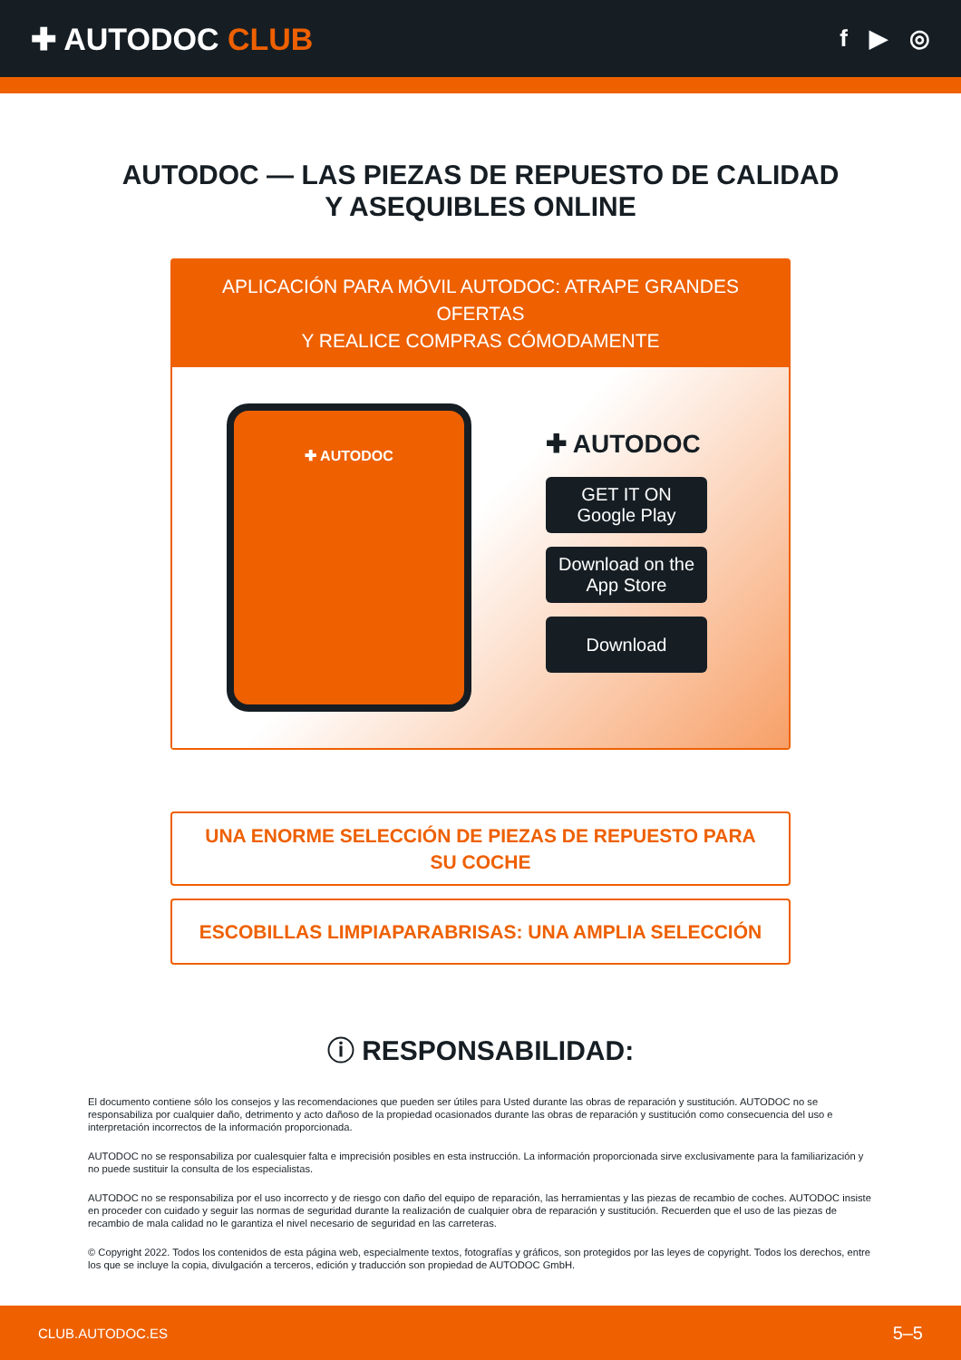✚ AUTODOC CLUB
f ▶ ◎
AUTODOC — LAS PIEZAS DE REPUESTO DE CALIDAD
Y ASEQUIBLES ONLINE
APLICACIÓN PARA MÓVIL AUTODOC: ATRAPE GRANDES OFERTAS
Y REALICE COMPRAS CÓMODAMENTE
✚ AUTODOC
✚ AUTODOC
GET IT ON
Google Play
Download on the
App Store
Download
UNA ENORME SELECCIÓN DE PIEZAS DE REPUESTO PARA SU COCHE
ESCOBILLAS LIMPIAPARABRISAS: UNA AMPLIA SELECCIÓN
ⓘ RESPONSABILIDAD:
El documento contiene sólo los consejos y las recomendaciones que pueden ser útiles para Usted durante las obras de reparación y sustitución. AUTODOC no se responsabiliza por cualquier daño, detrimento y acto dañoso de la propiedad ocasionados durante las obras de reparación y sustitución como consecuencia del uso e interpretación incorrectos de la información proporcionada.
AUTODOC no se responsabiliza por cualesquier falta e imprecisión posibles en esta instrucción. La información proporcionada sirve exclusivamente para la familiarización y no puede sustituir la consulta de los especialistas.
AUTODOC no se responsabiliza por el uso incorrecto y de riesgo con daño del equipo de reparación, las herramientas y las piezas de recambio de coches. AUTODOC insiste en proceder con cuidado y seguir las normas de seguridad durante la realización de cualquier obra de reparación y sustitución. Recuerden que el uso de las piezas de recambio de mala calidad no le garantiza el nivel necesario de seguridad en las carreteras.
© Copyright 2022. Todos los contenidos de esta página web, especialmente textos, fotografías y gráficos, son protegidos por las leyes de copyright. Todos los derechos, entre los que se incluye la copia, divulgación a terceros, edición y traducción son propiedad de AUTODOC GmbH.
CLUB.AUTODOC.ES 5–5